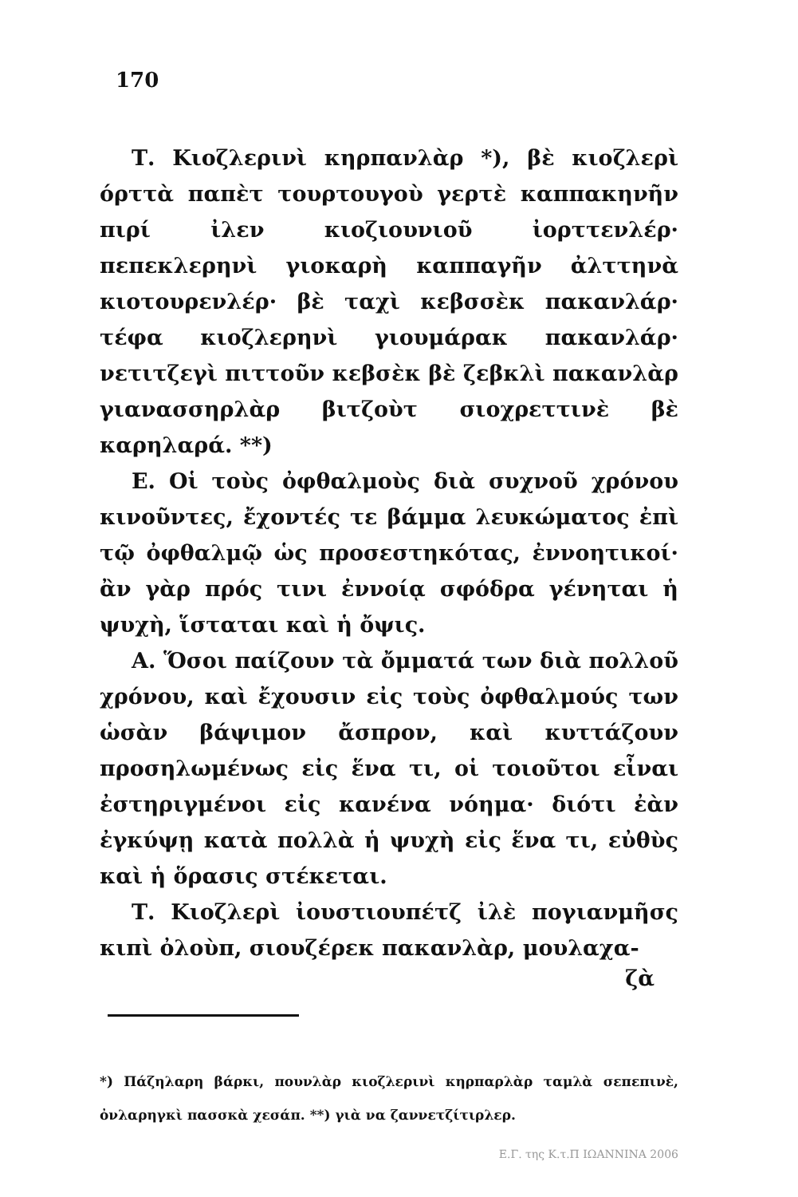170
Τ. Κιοζλερινὶ κηρπανλὰρ *), βὲ κιοζλερὶ όρττὰ παπὲτ τουρτουγοὺ γερτὲ καππακηνῆν πιρί ἰλεν κιοζιουνιοῦ ἰορττενλέρ· πεπεκλερηνὶ γιοκαρὴ καππαγῆν ἀλττηνὰ κιοτουρενλέρ· βὲ ταχὶ κεβσσὲκ πακανλάρ· τέφα κιοζλερηνὶ γιουμάρακ πακανλάρ· νετιτζεγὶ πιττοῦν κεβσὲκ βὲ ζεβκλὶ πακανλὰρ γιανασσηρλὰρ βιτζοὺτ σιοχρεττινὲ βὲ καρηλαρά. **)
Ε. Οἱ τοὺς ὀφθαλμοὺς διὰ συχνοῦ χρόνου κινοῦντες, ἔχοντές τε βάμμα λευκώματος ἐπὶ τῷ ὀφθαλμῷ ὡς προσεστηκότας, ἐννοητικοί· ἂν γὰρ πρός τινι ἐννοίᾳ σφόδρα γένηται ἡ ψυχὴ, ἵσταται καὶ ἡ ὄψις.
Α. Ὅσοι παίζουν τὰ ὄμματά των διὰ πολλοῦ χρόνου, καὶ ἔχουσιν εἰς τοὺς ὀφθαλμούς των ὡσὰν βάψιμον ἄσπρον, καὶ κυττάζουν προσηλωμένως εἰς ἕνα τι, οἱ τοιοῦτοι εἶναι ἐστηριγμένοι εἰς κανένα νόημα· διότι ἐὰν ἐγκύψῃ κατὰ πολλὰ ἡ ψυχὴ εἰς ἕνα τι, εὐθὺς καὶ ἡ ὅρασις στέκεται.
Τ. Κιοζλερὶ ἰουστιουπέτζ ἰλὲ πογιανμῆσς κιπὶ ὀλοὺπ, σιουζέρεκ πακανλὰρ, μουλαχα-
ζὰ
*) Πάζηλαρη βάρκι, πουνλὰρ κιοζλερινὶ κηρπαρλὰρ ταμλὰ σεπεπινὲ, ὀνλαρηγκὶ πασσκὰ χεσάπ. **) γιὰ να ζαννετζίτιρλερ.
Ε.Γ. της Κ.τ.Π ΙΩΑΝΝΙΝΑ 2006